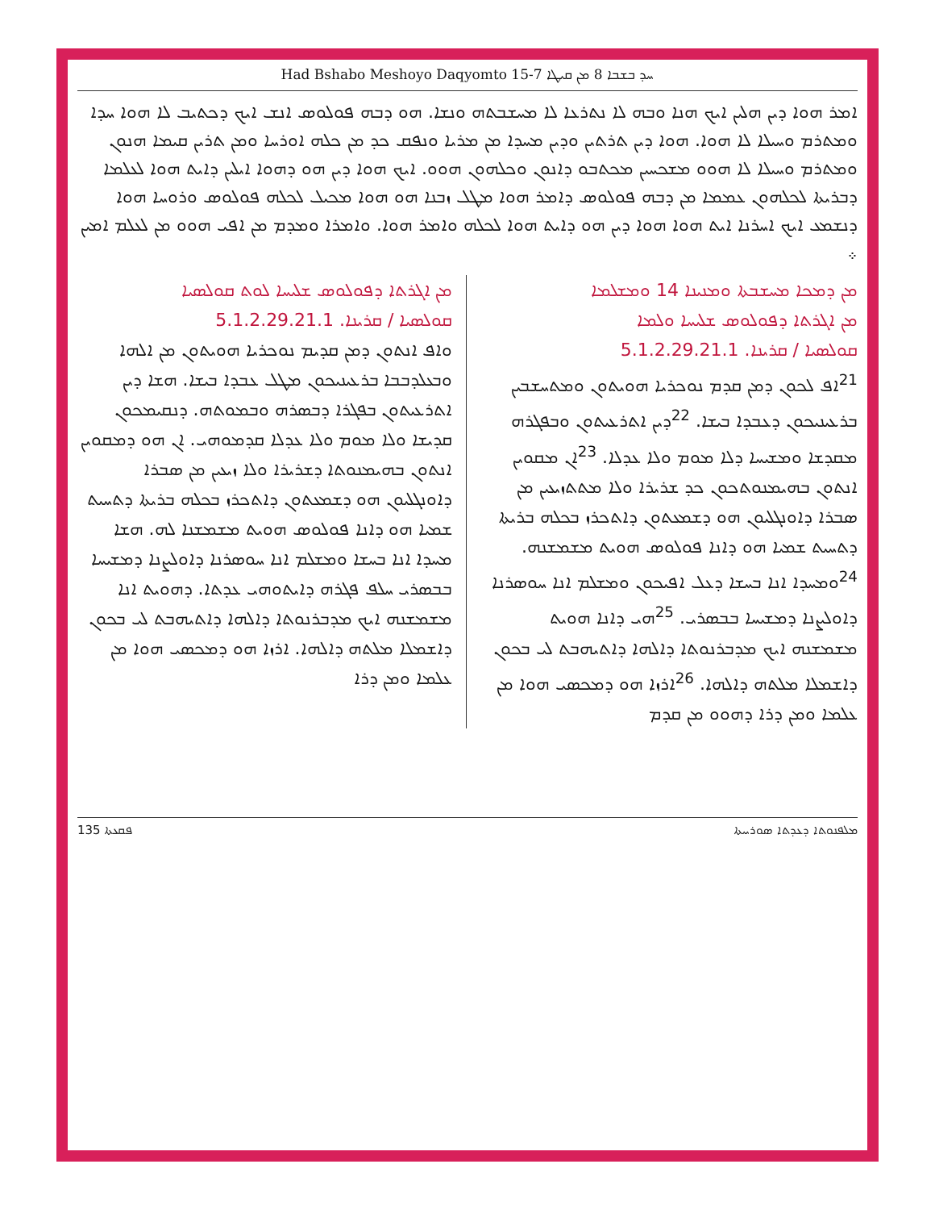Had Bshabo Meshoyo Daqyomto 15-7 ܚܕ ܒܫܒܐ 8 ܡܢ ܩܝܛܐ
ܐܡܪ ܗܘܐ ܕܝܢ ܗܠܝܢ ܐܝܟ ܗܢܐ ܘܒܗ ܠܐ ܢܬܪܥܐ ܠܐ ܡܚܫܒܬܗ ܘܢܫܐ. ܗܘ ܕܒܗ ܦܘܠܘܣ ܐܢܫ ܐܝܟ ܕܟܬܝܒ ܠܐ ܗܘܐ ܚܕܐ ܘܡܬܪܡ ܘܚܝܠܐ ܠܐ ܗܘܐ. ܗܘܐ ܕܝܢ ܬܪܬܝܢ ܘܕܝܢ ܡܚܕܐ ܡܢ ܡܪܝܐ ܘܢܦܩ ܟܕ ܡܢ ܟܠܗ ܐܘܪܚܐ ܘܡܢ ܬܪܝܢ ܩܝܡܐ ܗܢܘܢ ܘܡܬܪܡ ܘܚܝܠܐ ܠܐ ܗܘܘ ܡܫܟܚܝܢ ܡܟܬܒܘ ܕܐܢܘܢ ܘܟܠܗܘܢ ܗܘܘ. ܐܝܟ ܗܘܐ ܕܝܢ ܗܘ ܕܗܘܐ ܐܝܠܝܢ ܕܐܝܬ ܗܘܐ ܠܥܠܡܐ ܕܒܪܝܬܐ ܠܟܠܗܘܢ ܥܡܡܐ ܡܢ ܕܒܗ ܦܘܠܘܣ ܕܐܡܪ ܗܘܐ ܡܛܠ ܙܒܢܐ ܗܘ ܗܘܐ ܡܟܝܠ ܠܟܠܗ ܦܘܠܘܣ ܘܪܘܚܐ ܗܘܐ ܕܢܫܡܥ ܐܝܟ ܐܚܪܢܐ ܐܝܬ ܗܘܐ ܗܘܐ ܕܝܢ ܗܘ ܕܐܝܬ ܗܘܐ ܠܟܠܗ ܘܐܡܪ ܗܘܐ. ܘܐܡܪܐ ܘܡܕܡ ܡܢ ܐܦܝ ܗܘܘ ܡܢ ܠܥܠܡ ܐܡܝܢ ܀
ܡܢ ܕܡܟܐ ܡܚܫܒܬܐ ܘܡܢܝܢܐ 14 ܘܡܫܠܡܐ
ܡܢ ܐܓܪܬܐ ܕܦܘܠܘܣ ܫܠܝܚܐ ܘܠܡܐ
ܩܘܠܣܝܐ / ܩܪܝܢܐ. 5.1.2.29.21.1
<sup>21</sup> ܐܦ ܠܟܘܢ ܕܡܢ ܩܕܡ ܢܘܟܪܝܐ ܗܘܝܬܘܢ ܘܡܬܚܫܒܝܢ ܒܪܥܝܢܝܟܘܢ ܕܥܒܕܐ ܒܝܫܐ. <sup>22</sup>ܕܝܢ ܐܬܪܥܝܬܘܢ ܘܒܦܓܪܗ ܡܩܕܫܐ ܘܡܫܝܚܐ ܕܠܐ ܡܘܡ ܘܠܐ ܥܕܠܐ. <sup>23</sup>ܐܢ ܡܩܘܝܢ ܐܢܬܘܢ ܒܗܝܡܢܘܬܟܘܢ ܟܕ ܫܪܝܪܐ ܘܠܐ ܡܬܬܙܝܥܝܢ ܡܢ ܣܒܪܐ ܕܐܘܢܓܠܝܘܢ ܗܘ ܕܫܡܥܬܘܢ ܕܐܬܟܪܙ ܒܟܠܗ ܒܪܝܬܐ ܕܬܚܝܬ ܫܡܝܐ ܗܘ ܕܐܢܐ ܦܘܠܘܣ ܗܘܝܬ ܡܫܡܫܢܗ. <sup>24</sup>ܘܡܚܕܐ ܐܢܐ ܒܚܫܐ ܕܥܠ ܐܦܝܟܘܢ ܘܡܫܠܡ ܐܢܐ ܚܘܣܪܢܐ ܕܐܘܠܨܢܐ ܕܡܫܝܚܐ ܒܒܣܪܝ. <sup>25</sup>ܗܝ ܕܐܢܐ ܗܘܝܬ ܡܫܡܫܢܗ ܐܝܟ ܡܕܒܪܢܘܬܐ ܕܐܠܗܐ ܕܐܬܝܗܒܬ ܠܝ ܒܟܘܢ ܕܐܫܡܠܐ ܡܠܬܗ ܕܐܠܗܐ. <sup>26</sup>ܐܪܙܐ ܗܘ ܕܡܟܣܝ ܗܘܐ ܡܢ ܥܠܡܐ ܘܡܢ ܕܪܐ ܕܗܘܘ ܡܢ ܩܕܡ
ܡܢ ܐܓܪܬܐ ܕܦܘܠܘܣ ܫܠܝܚܐ ܠܘܬ ܩܘܠܣܝܐ
ܩܘܠܣܝܐ / ܩܪܝܢܐ. 5.1.2.29.21.1
ܘܐܦ ܐܢܬܘܢ ܕܡܢ ܩܕܝܡ ܢܘܟܪܝܐ ܗܘܝܬܘܢ ܡܢ ܐܠܗܐ ܘܒܥܠܕܒܒܐ ܒܪܥܝܢܝܟܘܢ ܡܛܠ ܥܒܕܐ ܒܝܫܐ. ܗܫܐ ܕܝܢ ܐܬܪܥܝܬܘܢ ܒܦܓܪܐ ܕܒܣܪܗ ܘܒܡܘܬܗ. ܕܢܩܝܡܟܘܢ ܩܕܝܫܐ ܘܠܐ ܡܘܡ ܘܠܐ ܥܕܠܐ ܩܕܡܘܗܝ. ܐܢ ܗܘ ܕܡܩܘܝܢ ܐܢܬܘܢ ܒܗܝܡܢܘܬܐ ܕܫܪܝܪܐ ܘܠܐ ܙܝܥܝܢ ܡܢ ܣܒܪܐ ܕܐܘܢܓܠܝܘܢ ܗܘ ܕܫܡܥܬܘܢ ܕܐܬܟܪܙ ܒܟܠܗ ܒܪܝܬܐ ܕܬܚܝܬ ܫܡܝܐ ܗܘ ܕܐܢܐ ܦܘܠܘܣ ܗܘܝܬ ܡܫܡܫܢܐ ܠܗ. ܗܫܐ ܡܚܕܐ ܐܢܐ ܒܚܫܐ ܘܡܫܠܡ ܐܢܐ ܚܘܣܪܢܐ ܕܐܘܠܨܢܐ ܕܡܫܝܚܐ ܒܒܣܪܝ ܚܠܦ ܦܓܪܗ ܕܐܝܬܘܗܝ ܥܕܬܐ. ܕܗܘܝܬ ܐܢܐ ܡܫܡܫܢܗ ܐܝܟ ܡܕܒܪܢܘܬܐ ܕܐܠܗܐ ܕܐܬܝܗܒܬ ܠܝ ܒܟܘܢ ܕܐܫܡܠܐ ܡܠܬܗ ܕܐܠܗܐ. ܐܪܙܐ ܗܘ ܕܡܟܣܝ ܗܘܐ ܡܢ ܥܠܡܐ ܘܡܢ ܕܪܐ
ܦܩܥܬܐ 135 ܡܠܦܢܘܬܐ ܕܥܕܬܐ ܣܘܪܝܝܬܐ